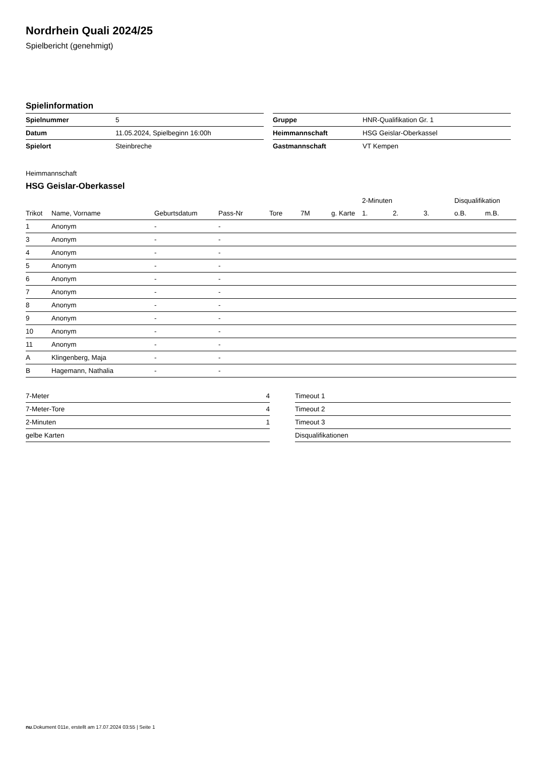Nordrhein Quali 2024/25
Spielbericht (genehmigt)
Spielinformation
| Spielnummer | 5 |
| Datum | 11.05.2024, Spielbeginn 16:00h |
| Spielort | Steinbreche |
| Gruppe | HNR-Qualifikation Gr. 1 |
| Heimmannschaft | HSG Geislar-Oberkassel |
| Gastmannschaft | VT Kempen |
Heimmannschaft
HSG Geislar-Oberkassel
| | | | | | | | 2-Minuten | | | Disqualifikation | |
| --- | --- | --- | --- | --- | --- | --- | --- | --- | --- | --- | --- |
| Trikot | Name, Vorname | Geburtsdatum | Pass-Nr | Tore | 7M | g. Karte | 1. | 2. | 3. | o.B. | m.B. |
| 1 | Anonym | - | - | | | | | | | | |
| 3 | Anonym | - | - | | | | | | | | |
| 4 | Anonym | - | - | | | | | | | | |
| 5 | Anonym | - | - | | | | | | | | |
| 6 | Anonym | - | - | | | | | | | | |
| 7 | Anonym | - | - | | | | | | | | |
| 8 | Anonym | - | - | | | | | | | | |
| 9 | Anonym | - | - | | | | | | | | |
| 10 | Anonym | - | - | | | | | | | | |
| 11 | Anonym | - | - | | | | | | | | |
| A | Klingenberg, Maja | - | - | | | | | | | | |
| B | Hagemann, Nathalia | - | - | | | | | | | | |
| 7-Meter | 4 |
| 7-Meter-Tore | 4 |
| 2-Minuten | 1 |
| gelbe Karten | |
| Timeout 1 |
| Timeout 2 |
| Timeout 3 |
| Disqualifikationen |
nu.Dokument 011e, erstellt am 17.07.2024 03:55 | Seite 1